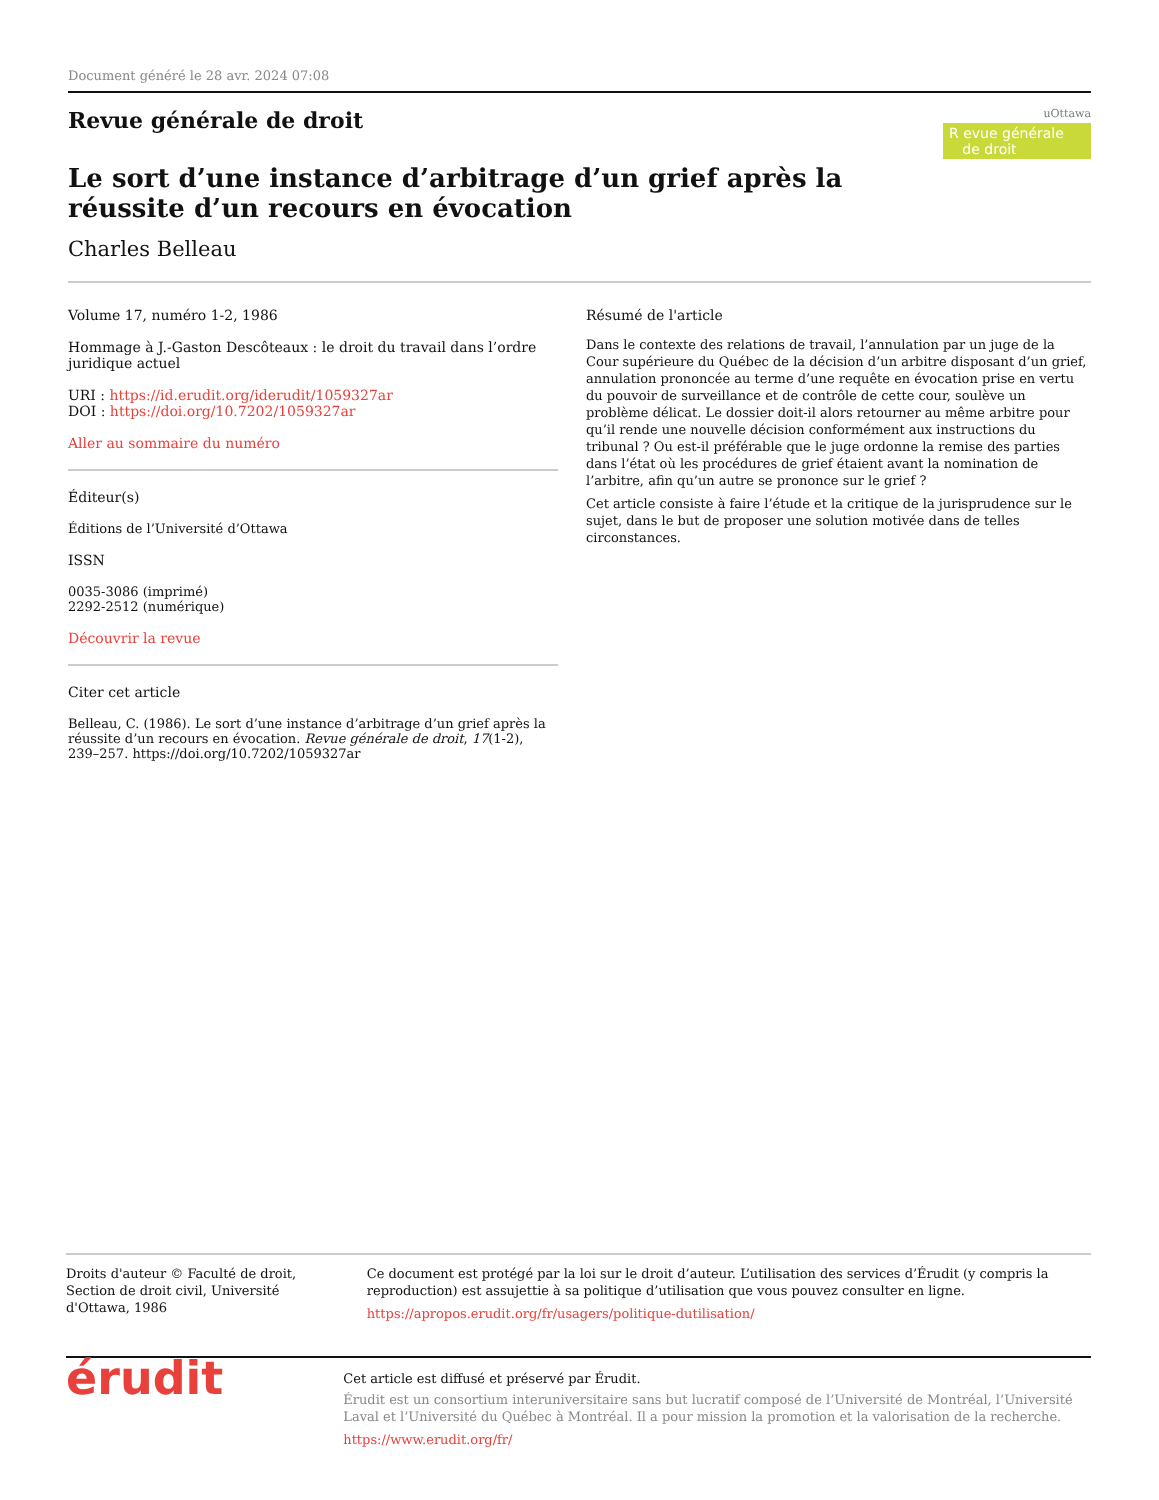Document généré le 28 avr. 2024 07:08
Revue générale de droit
uOttawa
R evue générale
de droit
Le sort d’une instance d’arbitrage d’un grief après la réussite d’un recours en évocation
Charles Belleau
Volume 17, numéro 1-2, 1986
Hommage à J.-Gaston Descôteaux : le droit du travail dans l’ordre juridique actuel
URI : https://id.erudit.org/iderudit/1059327ar
DOI : https://doi.org/10.7202/1059327ar
Aller au sommaire du numéro
Éditeur(s)
Éditions de l’Université d’Ottawa
ISSN
0035-3086 (imprimé)
2292-2512 (numérique)
Découvrir la revue
Citer cet article
Belleau, C. (1986). Le sort d’une instance d’arbitrage d’un grief après la réussite d’un recours en évocation. Revue générale de droit, 17(1-2), 239–257. https://doi.org/10.7202/1059327ar
Résumé de l'article
Dans le contexte des relations de travail, l’annulation par un juge de la Cour supérieure du Québec de la décision d’un arbitre disposant d’un grief, annulation prononcée au terme d’une requête en évocation prise en vertu du pouvoir de surveillance et de contrôle de cette cour, soulève un problème délicat. Le dossier doit-il alors retourner au même arbitre pour qu’il rende une nouvelle décision conformément aux instructions du tribunal ? Ou est-il préférable que le juge ordonne la remise des parties dans l’état où les procédures de grief étaient avant la nomination de l’arbitre, afin qu’un autre se prononce sur le grief ?
Cet article consiste à faire l’étude et la critique de la jurisprudence sur le sujet, dans le but de proposer une solution motivée dans de telles circonstances.
Droits d'auteur © Faculté de droit, Section de droit civil, Université d'Ottawa, 1986
Ce document est protégé par la loi sur le droit d’auteur. L’utilisation des services d’Érudit (y compris la reproduction) est assujettie à sa politique d’utilisation que vous pouvez consulter en ligne.
https://apropos.erudit.org/fr/usagers/politique-dutilisation/
érudit
Cet article est diffusé et préservé par Érudit.
Érudit est un consortium interuniversitaire sans but lucratif composé de l’Université de Montréal, l’Université Laval et l’Université du Québec à Montréal. Il a pour mission la promotion et la valorisation de la recherche.
https://www.erudit.org/fr/